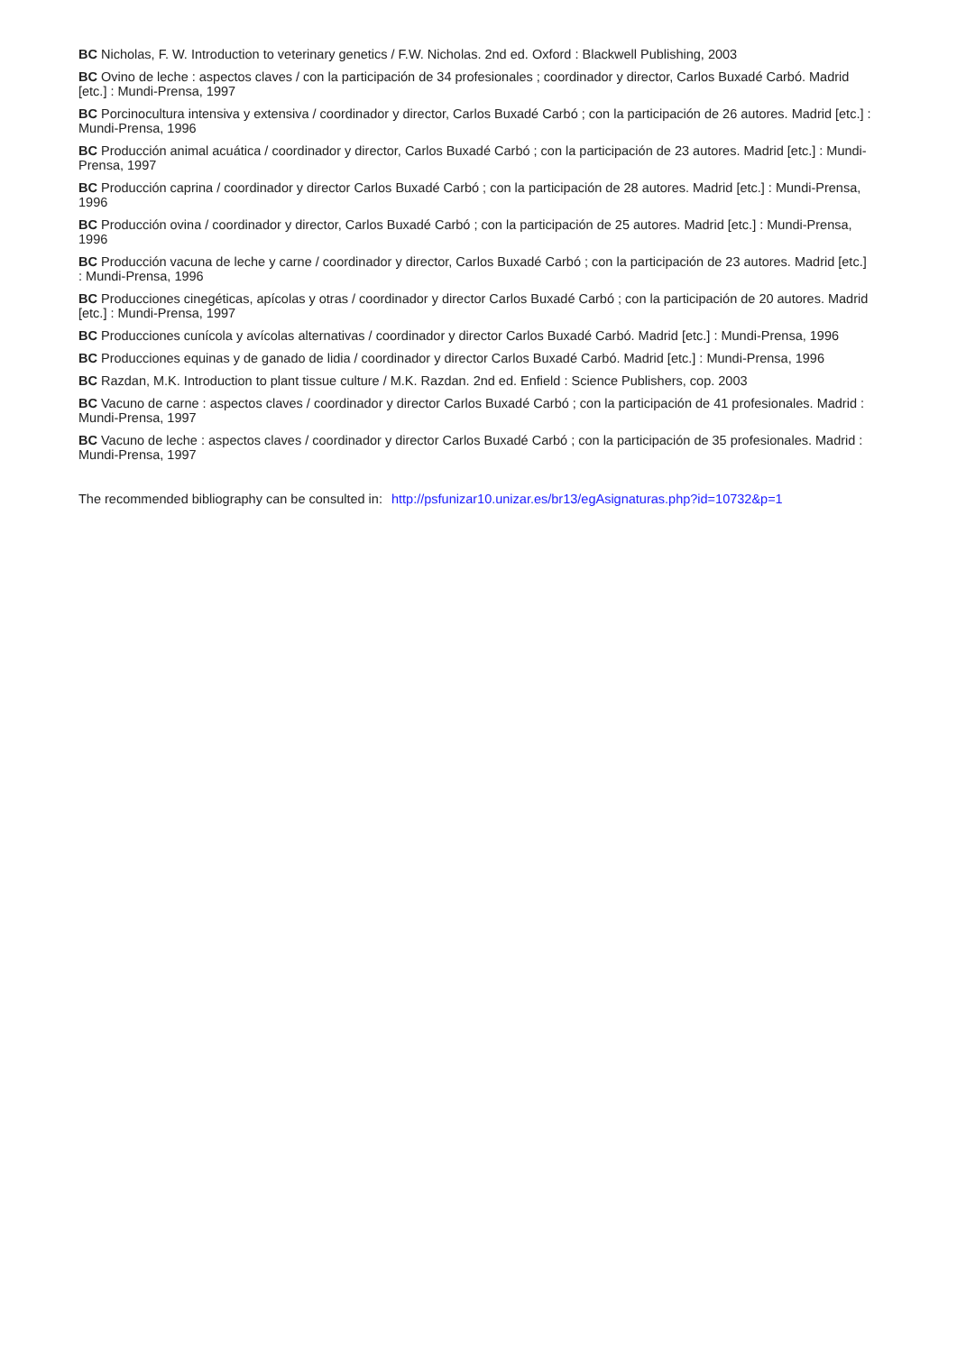BC Nicholas, F. W. Introduction to veterinary genetics / F.W. Nicholas. 2nd ed. Oxford : Blackwell Publishing, 2003
BC Ovino de leche : aspectos claves / con la participación de 34 profesionales ; coordinador y director, Carlos Buxadé Carbó. Madrid [etc.] : Mundi-Prensa, 1997
BC Porcinocultura intensiva y extensiva / coordinador y director, Carlos Buxadé Carbó ; con la participación de 26 autores. Madrid [etc.] : Mundi-Prensa, 1996
BC Producción animal acuática / coordinador y director, Carlos Buxadé Carbó ; con la participación de 23 autores. Madrid [etc.] : Mundi-Prensa, 1997
BC Producción caprina / coordinador y director Carlos Buxadé Carbó ; con la participación de 28 autores. Madrid [etc.] : Mundi-Prensa, 1996
BC Producción ovina / coordinador y director, Carlos Buxadé Carbó ; con la participación de 25 autores. Madrid [etc.] : Mundi-Prensa, 1996
BC Producción vacuna de leche y carne / coordinador y director, Carlos Buxadé Carbó ; con la participación de 23 autores. Madrid [etc.] : Mundi-Prensa, 1996
BC Producciones cinegéticas, apícolas y otras / coordinador y director Carlos Buxadé Carbó ; con la participación de 20 autores. Madrid [etc.] : Mundi-Prensa, 1997
BC Producciones cunícola y avícolas alternativas / coordinador y director Carlos Buxadé Carbó. Madrid [etc.] : Mundi-Prensa, 1996
BC Producciones equinas y de ganado de lidia / coordinador y director Carlos Buxadé Carbó. Madrid [etc.] : Mundi-Prensa, 1996
BC Razdan, M.K. Introduction to plant tissue culture / M.K. Razdan. 2nd ed. Enfield : Science Publishers, cop. 2003
BC Vacuno de carne : aspectos claves / coordinador y director Carlos Buxadé Carbó ; con la participación de 41 profesionales. Madrid : Mundi-Prensa, 1997
BC Vacuno de leche : aspectos claves / coordinador y director Carlos Buxadé Carbó ; con la participación de 35 profesionales. Madrid : Mundi-Prensa, 1997
The recommended bibliography can be consulted in: http://psfunizar10.unizar.es/br13/egAsignaturas.php?id=10732&p=1